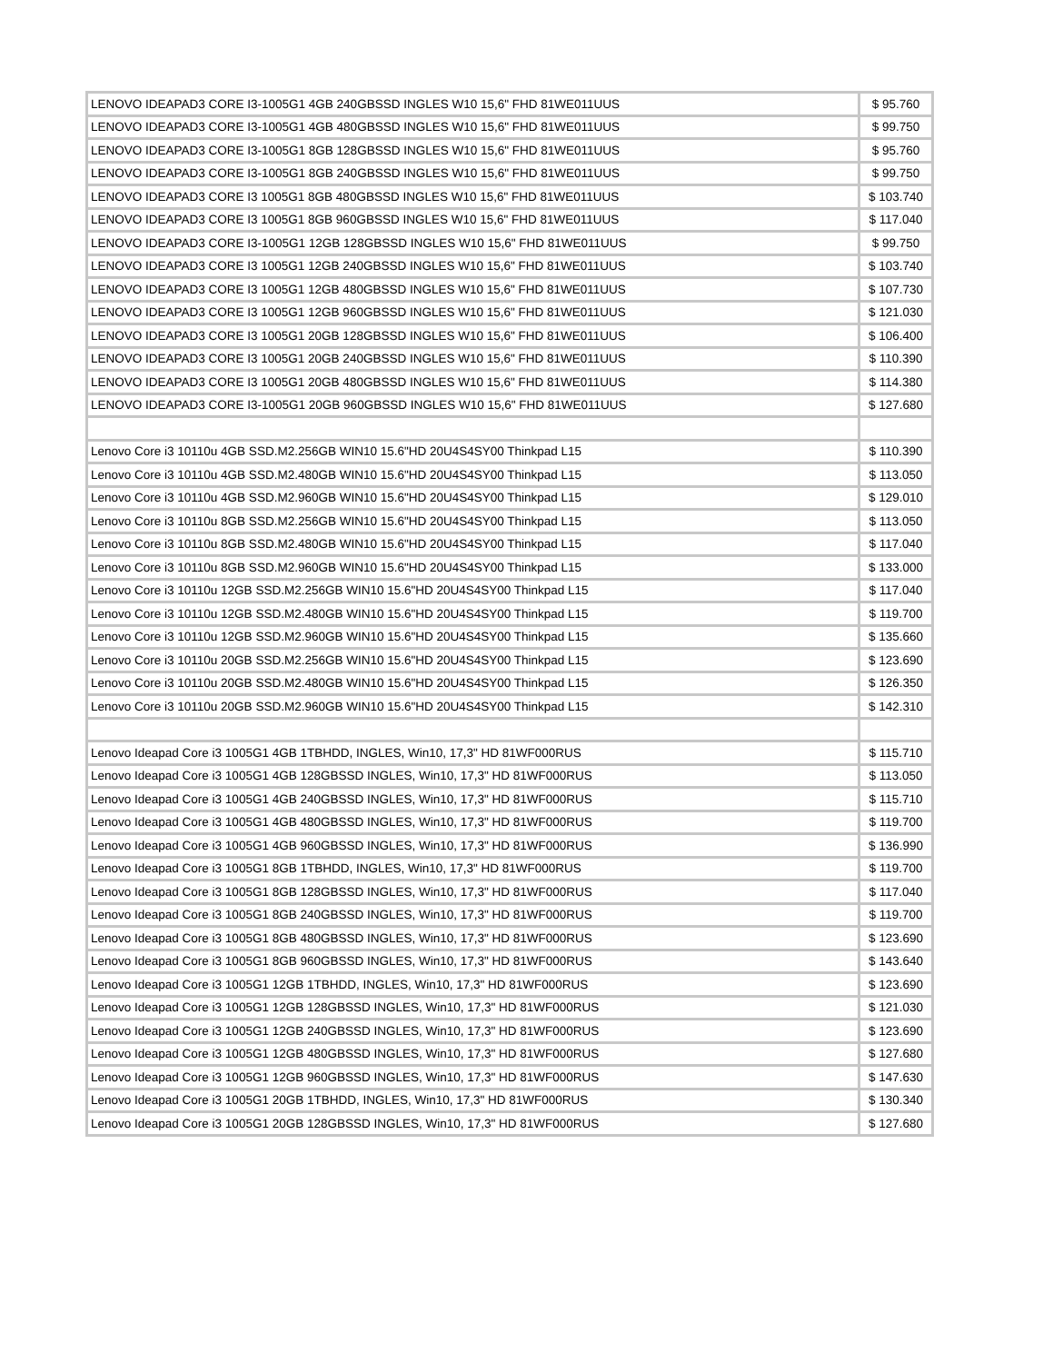| LENOVO IDEAPAD3 CORE I3-1005G1 4GB 240GBSSD INGLES W10 15,6" FHD 81WE011UUS | $ 95.760 |
| LENOVO IDEAPAD3 CORE I3-1005G1 4GB 480GBSSD INGLES W10 15,6" FHD 81WE011UUS | $ 99.750 |
| LENOVO IDEAPAD3 CORE I3-1005G1 8GB 128GBSSD INGLES W10 15,6" FHD 81WE011UUS | $ 95.760 |
| LENOVO IDEAPAD3 CORE I3-1005G1 8GB 240GBSSD INGLES W10 15,6" FHD 81WE011UUS | $ 99.750 |
| LENOVO IDEAPAD3 CORE I3 1005G1 8GB 480GBSSD INGLES W10 15,6" FHD 81WE011UUS | $ 103.740 |
| LENOVO IDEAPAD3 CORE I3 1005G1 8GB 960GBSSD INGLES W10 15,6" FHD 81WE011UUS | $ 117.040 |
| LENOVO IDEAPAD3 CORE I3-1005G1 12GB 128GBSSD INGLES W10 15,6" FHD 81WE011UUS | $ 99.750 |
| LENOVO IDEAPAD3 CORE I3 1005G1 12GB 240GBSSD INGLES W10 15,6" FHD 81WE011UUS | $ 103.740 |
| LENOVO IDEAPAD3 CORE I3 1005G1 12GB 480GBSSD INGLES W10 15,6" FHD 81WE011UUS | $ 107.730 |
| LENOVO IDEAPAD3 CORE I3 1005G1 12GB 960GBSSD INGLES W10 15,6" FHD 81WE011UUS | $ 121.030 |
| LENOVO IDEAPAD3 CORE I3 1005G1 20GB 128GBSSD INGLES W10 15,6" FHD 81WE011UUS | $ 106.400 |
| LENOVO IDEAPAD3 CORE I3 1005G1 20GB 240GBSSD INGLES W10 15,6" FHD 81WE011UUS | $ 110.390 |
| LENOVO IDEAPAD3 CORE I3 1005G1 20GB 480GBSSD INGLES W10 15,6" FHD 81WE011UUS | $ 114.380 |
| LENOVO IDEAPAD3 CORE I3-1005G1 20GB 960GBSSD INGLES W10 15,6" FHD 81WE011UUS | $ 127.680 |
| Lenovo Core i3 10110u 4GB SSD.M2.256GB WIN10 15.6"HD 20U4S4SY00 Thinkpad L15 | $ 110.390 |
| Lenovo Core i3 10110u 4GB SSD.M2.480GB WIN10 15.6"HD 20U4S4SY00 Thinkpad L15 | $ 113.050 |
| Lenovo Core i3 10110u 4GB SSD.M2.960GB WIN10 15.6"HD 20U4S4SY00 Thinkpad L15 | $ 129.010 |
| Lenovo Core i3 10110u 8GB SSD.M2.256GB WIN10 15.6"HD 20U4S4SY00 Thinkpad L15 | $ 113.050 |
| Lenovo Core i3 10110u 8GB SSD.M2.480GB WIN10 15.6"HD 20U4S4SY00 Thinkpad L15 | $ 117.040 |
| Lenovo Core i3 10110u 8GB SSD.M2.960GB WIN10 15.6"HD 20U4S4SY00 Thinkpad L15 | $ 133.000 |
| Lenovo Core i3 10110u 12GB SSD.M2.256GB WIN10 15.6"HD 20U4S4SY00 Thinkpad L15 | $ 117.040 |
| Lenovo Core i3 10110u 12GB SSD.M2.480GB WIN10 15.6"HD 20U4S4SY00 Thinkpad L15 | $ 119.700 |
| Lenovo Core i3 10110u 12GB SSD.M2.960GB WIN10 15.6"HD 20U4S4SY00 Thinkpad L15 | $ 135.660 |
| Lenovo Core i3 10110u 20GB SSD.M2.256GB WIN10 15.6"HD 20U4S4SY00 Thinkpad L15 | $ 123.690 |
| Lenovo Core i3 10110u 20GB SSD.M2.480GB WIN10 15.6"HD 20U4S4SY00 Thinkpad L15 | $ 126.350 |
| Lenovo Core i3 10110u 20GB SSD.M2.960GB WIN10 15.6"HD 20U4S4SY00 Thinkpad L15 | $ 142.310 |
| Lenovo Ideapad Core i3 1005G1 4GB 1TBHDD, INGLES, Win10, 17,3" HD 81WF000RUS | $ 115.710 |
| Lenovo Ideapad Core i3 1005G1 4GB 128GBSSD INGLES, Win10, 17,3" HD 81WF000RUS | $ 113.050 |
| Lenovo Ideapad Core i3 1005G1 4GB 240GBSSD INGLES, Win10, 17,3" HD 81WF000RUS | $ 115.710 |
| Lenovo Ideapad Core i3 1005G1 4GB 480GBSSD INGLES, Win10, 17,3" HD 81WF000RUS | $ 119.700 |
| Lenovo Ideapad Core i3 1005G1 4GB 960GBSSD INGLES, Win10, 17,3" HD 81WF000RUS | $ 136.990 |
| Lenovo Ideapad Core i3 1005G1 8GB 1TBHDD, INGLES, Win10, 17,3" HD 81WF000RUS | $ 119.700 |
| Lenovo Ideapad Core i3 1005G1 8GB 128GBSSD INGLES, Win10, 17,3" HD 81WF000RUS | $ 117.040 |
| Lenovo Ideapad Core i3 1005G1 8GB 240GBSSD INGLES, Win10, 17,3" HD 81WF000RUS | $ 119.700 |
| Lenovo Ideapad Core i3 1005G1 8GB 480GBSSD INGLES, Win10, 17,3" HD 81WF000RUS | $ 123.690 |
| Lenovo Ideapad Core i3 1005G1 8GB 960GBSSD INGLES, Win10, 17,3" HD 81WF000RUS | $ 143.640 |
| Lenovo Ideapad Core i3 1005G1 12GB 1TBHDD, INGLES, Win10, 17,3" HD 81WF000RUS | $ 123.690 |
| Lenovo Ideapad Core i3 1005G1 12GB 128GBSSD INGLES, Win10, 17,3" HD 81WF000RUS | $ 121.030 |
| Lenovo Ideapad Core i3 1005G1 12GB 240GBSSD INGLES, Win10, 17,3" HD 81WF000RUS | $ 123.690 |
| Lenovo Ideapad Core i3 1005G1 12GB 480GBSSD INGLES, Win10, 17,3" HD 81WF000RUS | $ 127.680 |
| Lenovo Ideapad Core i3 1005G1 12GB 960GBSSD INGLES, Win10, 17,3" HD 81WF000RUS | $ 147.630 |
| Lenovo Ideapad Core i3 1005G1 20GB 1TBHDD, INGLES, Win10, 17,3" HD 81WF000RUS | $ 130.340 |
| Lenovo Ideapad Core i3 1005G1 20GB 128GBSSD INGLES, Win10, 17,3" HD 81WF000RUS | $ 127.680 |